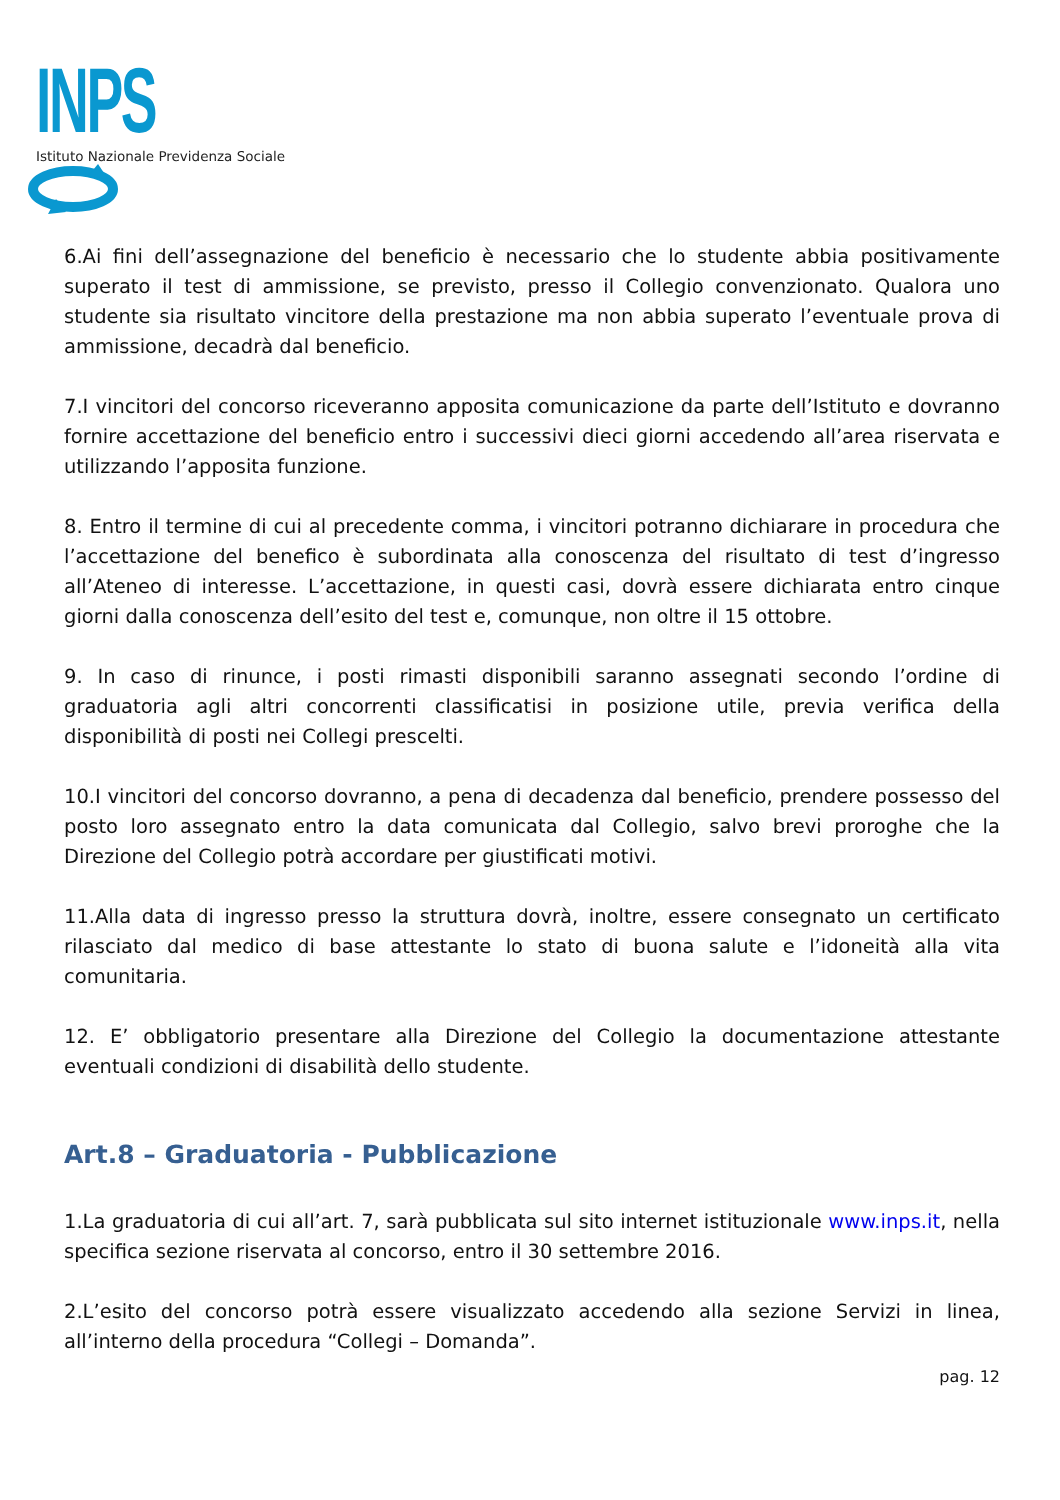INPS
Istituto Nazionale Previdenza Sociale
6.Ai fini dell’assegnazione del beneficio è necessario che lo studente abbia positivamente superato il test di ammissione, se previsto, presso il Collegio convenzionato. Qualora uno studente sia risultato vincitore della prestazione ma non abbia superato l’eventuale prova di ammissione, decadrà dal beneficio.
7.I vincitori del concorso riceveranno apposita comunicazione da parte dell’Istituto e dovranno fornire accettazione del beneficio entro i successivi dieci giorni accedendo all’area riservata e utilizzando l’apposita funzione.
8. Entro il termine di cui al precedente comma, i vincitori potranno dichiarare in procedura che l’accettazione del benefico è subordinata alla conoscenza del risultato di test d’ingresso all’Ateneo di interesse. L’accettazione, in questi casi, dovrà essere dichiarata entro cinque giorni dalla conoscenza dell’esito del test e, comunque, non oltre il 15 ottobre.
9. In caso di rinunce, i posti rimasti disponibili saranno assegnati secondo l’ordine di graduatoria agli altri concorrenti classificatisi in posizione utile, previa verifica della disponibilità di posti nei Collegi prescelti.
10.I vincitori del concorso dovranno, a pena di decadenza dal beneficio, prendere possesso del posto loro assegnato entro la data comunicata dal Collegio, salvo brevi proroghe che la Direzione del Collegio potrà accordare per giustificati motivi.
11.Alla data di ingresso presso la struttura dovrà, inoltre, essere consegnato un certificato rilasciato dal medico di base attestante lo stato di buona salute e l’idoneità alla vita comunitaria.
12. E’ obbligatorio presentare alla Direzione del Collegio la documentazione attestante eventuali condizioni di disabilità dello studente.
Art.8 – Graduatoria - Pubblicazione
1.La graduatoria di cui all’art. 7, sarà pubblicata sul sito internet istituzionale www.inps.it, nella specifica sezione riservata al concorso, entro il 30 settembre 2016.
2.L’esito del concorso potrà essere visualizzato accedendo alla sezione Servizi in linea, all’interno della procedura “Collegi – Domanda”.
pag. 12